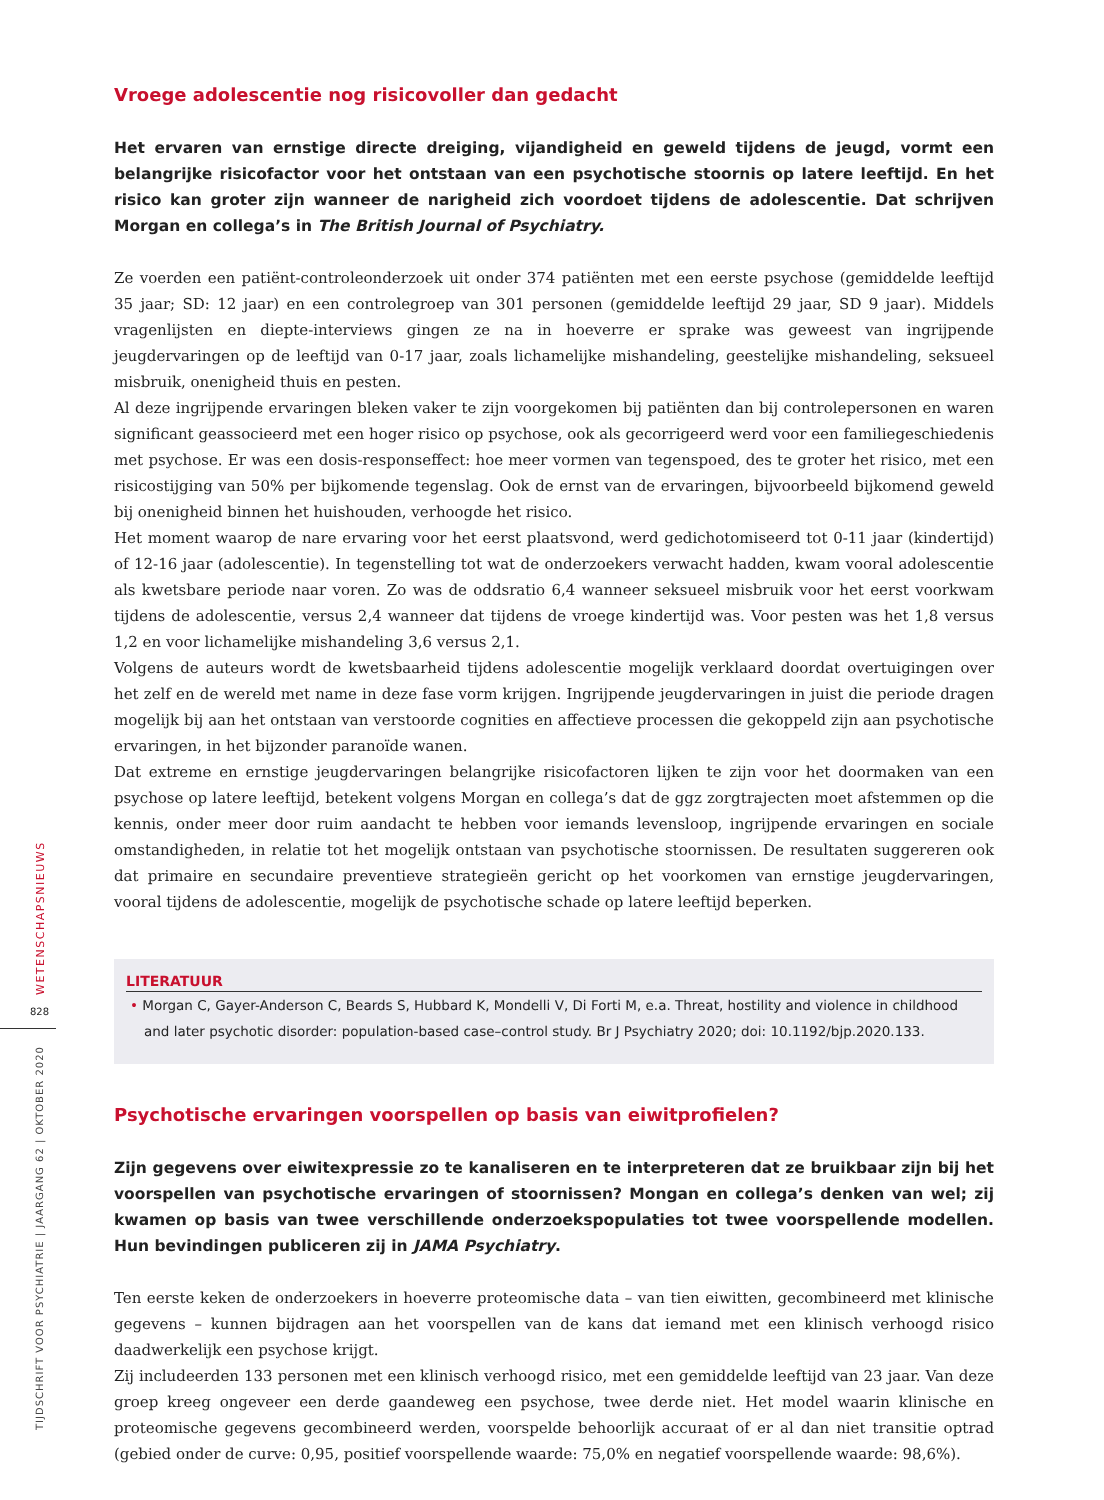WETENSCHAPSNIEUWS
828
TIJDSCHRIFT VOOR PSYCHIATRIE | JAARGANG 62 | OKTOBER 2020
Vroege adolescentie nog risicovoller dan gedacht
Het ervaren van ernstige directe dreiging, vijandigheid en geweld tijdens de jeugd, vormt een belangrijke risico­factor voor het ontstaan van een psychotische stoornis op latere leeftijd. En het risico kan groter zijn wanneer de narigheid zich voordoet tijdens de adolescentie. Dat schrijven Morgan en collega’s in The British Journal of Psychiatry.
Ze voerden een patiënt-controleonderzoek uit onder 374 patiënten met een eerste psychose (gemiddelde leeftijd 35 jaar; SD: 12 jaar) en een controlegroep van 301 personen (gemiddelde leeftijd 29 jaar, SD 9 jaar). Middels vragenlijsten en diepte-interviews gingen ze na in hoeverre er sprake was geweest van ingrijpende jeugdervaringen op de leeftijd van 0-17 jaar, zoals lichamelijke mishandeling, geestelijke mishandeling, seksueel misbruik, onenigheid thuis en pesten.
Al deze ingrijpende ervaringen bleken vaker te zijn voorgekomen bij patiënten dan bij controlepersonen en waren significant geassocieerd met een hoger risico op psychose, ook als gecorrigeerd werd voor een familiegeschiedenis met psychose. Er was een dosis-responseffect: hoe meer vormen van tegenspoed, des te groter het risico, met een risicostijging van 50% per bijkomende tegenslag. Ook de ernst van de ervaringen, bijvoorbeeld bijkomend geweld bij onenigheid binnen het huishouden, verhoogde het risico.
Het moment waarop de nare ervaring voor het eerst plaatsvond, werd gedichotomiseerd tot 0-11 jaar (kindertijd) of 12-16 jaar (adolescentie). In tegenstelling tot wat de onderzoekers verwacht hadden, kwam vooral adolescentie als kwetsbare periode naar voren. Zo was de oddsratio 6,4 wanneer seksueel misbruik voor het eerst voorkwam tijdens de adolescentie, versus 2,4 wanneer dat tijdens de vroege kindertijd was. Voor pesten was het 1,8 versus 1,2 en voor lichamelijke mishan­deling 3,6 versus 2,1.
Volgens de auteurs wordt de kwetsbaarheid tijdens adolescentie mogelijk verklaard doordat overtuigingen over het zelf en de wereld met name in deze fase vorm krijgen. Ingrijpende jeugdervaringen in juist die periode dragen mogelijk bij aan het ontstaan van verstoorde cognities en affectieve processen die gekoppeld zijn aan psychotische ervaringen, in het bijzonder paranoïde wanen.
Dat extreme en ernstige jeugdervaringen belangrijke risicofactoren lijken te zijn voor het doormaken van een psychose op latere leeftijd, betekent volgens Morgan en collega’s dat de ggz zorgtrajecten moet afstemmen op die kennis, onder meer door ruim aandacht te hebben voor iemands levensloop, ingrijpende ervaringen en sociale omstandigheden, in relatie tot het mogelijk ontstaan van psychotische stoornissen. De resultaten suggereren ook dat primaire en secundaire preventieve strategieën gericht op het voorkomen van ernstige jeugdervaringen, vooral tijdens de adolescentie, mogelijk de psychotische schade op latere leeftijd beperken.
LITERATUUR
• Morgan C, Gayer-Anderson C, Beards S, Hubbard K, Mondelli V, Di Forti M, e.a. Threat, hostility and violence in childhood and later psychotic disorder: population-based case–control study. Br J Psychiatry 2020; doi: 10.1192/bjp.2020.133.
Psychotische ervaringen voorspellen op basis van eiwitprofielen?
Zijn gegevens over eiwitexpressie zo te kanaliseren en te interpreteren dat ze bruikbaar zijn bij het voorspellen van psychotische ervaringen of stoornissen? Mongan en collega’s denken van wel; zij kwamen op basis van twee verschillende onderzoekspopulaties tot twee voorspellende modellen. Hun bevindingen publiceren zij in JAMA Psychiatry.
Ten eerste keken de onderzoekers in hoeverre proteomische data – van tien eiwitten, gecombineerd met klinische gegevens – kunnen bijdragen aan het voorspellen van de kans dat iemand met een klinisch verhoogd risico daadwerke­lijk een psychose krijgt.
Zij includeerden 133 personen met een klinisch verhoogd risico, met een gemiddelde leeftijd van 23 jaar. Van deze groep kreeg ongeveer een derde gaandeweg een psychose, twee derde niet. Het model waarin klinische en proteomische gegevens gecombineerd werden, voorspelde behoorlijk accuraat of er al dan niet transitie optrad (gebied onder de curve: 0,95, positief voorspellende waarde: 75,0% en negatief voorspellende waarde: 98,6%).